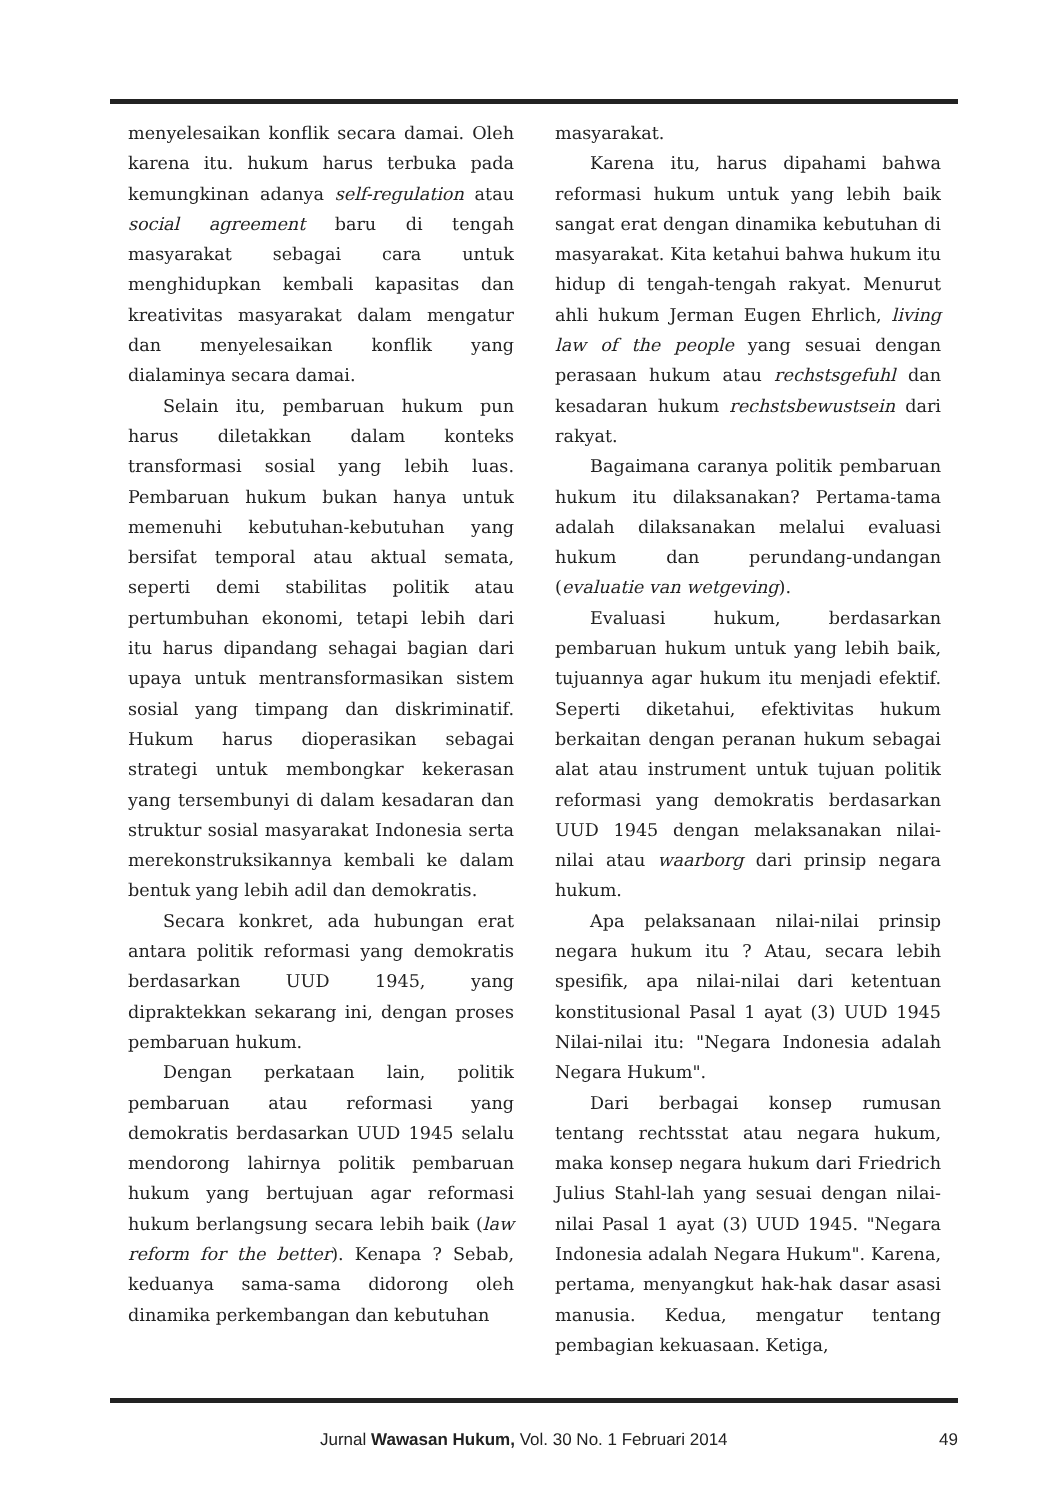menyelesaikan konflik secara damai. Oleh karena itu. hukum harus terbuka pada kemungkinan adanya self-regulation atau social agreement baru di tengah masyarakat sebagai cara untuk menghidupkan kembali kapasitas dan kreativitas masyarakat dalam mengatur dan menyelesaikan konflik yang dialaminya secara damai.
Selain itu, pembaruan hukum pun harus diletakkan dalam konteks transformasi sosial yang lebih luas. Pembaruan hukum bukan hanya untuk memenuhi kebutuhan-kebutuhan yang bersifat temporal atau aktual semata, seperti demi stabilitas politik atau pertumbuhan ekonomi, tetapi lebih dari itu harus dipandang sehagai bagian dari upaya untuk mentransformasikan sistem sosial yang timpang dan diskriminatif. Hukum harus dioperasikan sebagai strategi untuk membongkar kekerasan yang tersembunyi di dalam kesadaran dan struktur sosial masyarakat Indonesia serta merekonstruksikannya kembali ke dalam bentuk yang lebih adil dan demokratis.
Secara konkret, ada hubungan erat antara politik reformasi yang demokratis berdasarkan UUD 1945, yang dipraktekkan sekarang ini, dengan proses pembaruan hukum.
Dengan perkataan lain, politik pembaruan atau reformasi yang demokratis berdasarkan UUD 1945 selalu mendorong lahirnya politik pembaruan hukum yang bertujuan agar reformasi hukum berlangsung secara lebih baik (law reform for the better). Kenapa ? Sebab, keduanya sama-sama didorong oleh dinamika perkembangan dan kebutuhan
masyarakat.
Karena itu, harus dipahami bahwa reformasi hukum untuk yang lebih baik sangat erat dengan dinamika kebutuhan di masyarakat. Kita ketahui bahwa hukum itu hidup di tengah-tengah rakyat. Menurut ahli hukum Jerman Eugen Ehrlich, living law of the people yang sesuai dengan perasaan hukum atau rechstsgefuhl dan kesadaran hukum rechstsbewustsein dari rakyat.
Bagaimana caranya politik pembaruan hukum itu dilaksanakan? Pertama-tama adalah dilaksanakan melalui evaluasi hukum dan perundang-undangan (evaluatie van wetgeving).
Evaluasi hukum, berdasarkan pembaruan hukum untuk yang lebih baik, tujuannya agar hukum itu menjadi efektif. Seperti diketahui, efektivitas hukum berkaitan dengan peranan hukum sebagai alat atau instrument untuk tujuan politik reformasi yang demokratis berdasarkan UUD 1945 dengan melaksanakan nilai-nilai atau waarborg dari prinsip negara hukum.
Apa pelaksanaan nilai-nilai prinsip negara hukum itu ? Atau, secara lebih spesifik, apa nilai-nilai dari ketentuan konstitusional Pasal 1 ayat (3) UUD 1945 Nilai-nilai itu: "Negara Indonesia adalah Negara Hukum".
Dari berbagai konsep rumusan tentang rechtsstat atau negara hukum, maka konsep negara hukum dari Friedrich Julius Stahl-lah yang sesuai dengan nilai-nilai Pasal 1 ayat (3) UUD 1945. "Negara Indonesia adalah Negara Hukum". Karena, pertama, menyangkut hak-hak dasar asasi manusia. Kedua, mengatur tentang pembagian kekuasaan. Ketiga,
Jurnal Wawasan Hukum, Vol. 30 No. 1 Februari 2014 49